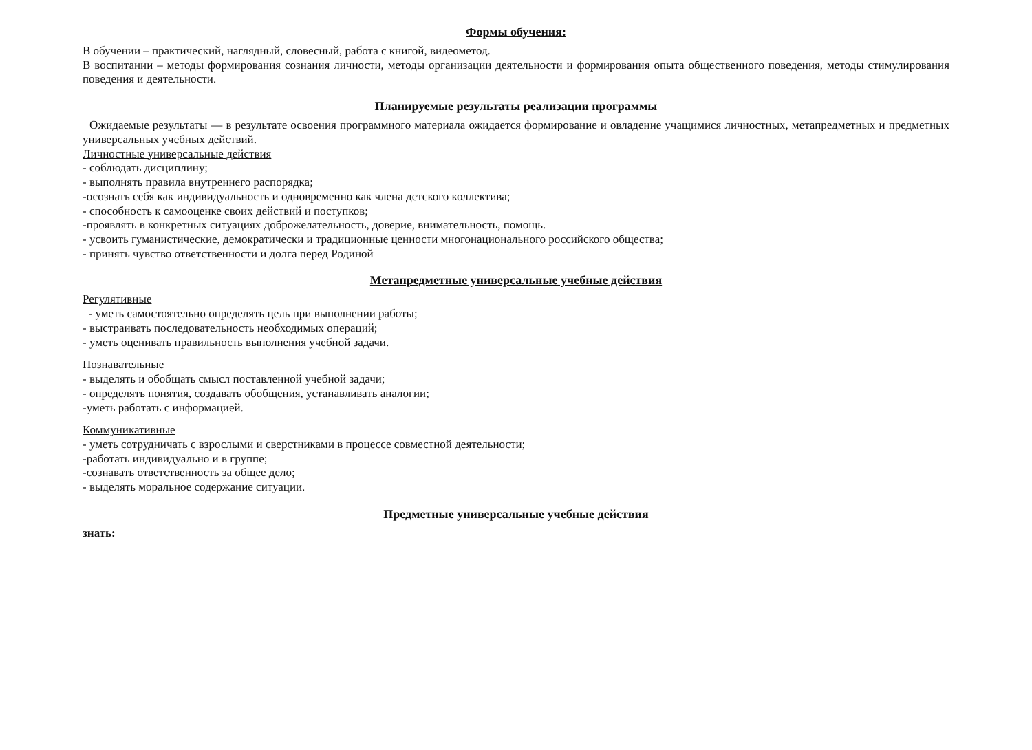Формы обучения:
В обучении – практический, наглядный, словесный, работа с книгой, видеометод.
В воспитании – методы формирования сознания личности, методы организации деятельности и формирования опыта общественного поведения, методы стимулирования поведения и деятельности.
Планируемые результаты реализации программы
Ожидаемые результаты — в результате освоения программного материала ожидается формирование и овладение учащимися личностных, метапредметных и предметных универсальных учебных действий.
Личностные универсальные действия
- соблюдать дисциплину;
- выполнять правила внутреннего распорядка;
-осознать себя как индивидуальность и одновременно как члена детского коллектива;
- способность к самооценке своих действий и поступков;
-проявлять в конкретных ситуациях доброжелательность, доверие, внимательность, помощь.
- усвоить гуманистические, демократически и традиционные ценности многонационального российского общества;
- принять чувство ответственности и долга перед Родиной
Метапредметные универсальные учебные действия
Регулятивные
- уметь самостоятельно определять цель при выполнении работы;
- выстраивать последовательность необходимых операций;
- уметь оценивать правильность выполнения учебной задачи.
Познавательные
- выделять и обобщать смысл поставленной учебной задачи;
- определять понятия, создавать обобщения, устанавливать аналогии;
-уметь работать с информацией.
Коммуникативные
- уметь сотрудничать с взрослыми и сверстниками в процессе совместной деятельности;
-работать индивидуально и в группе;
-сознавать ответственность за общее дело;
- выделять моральное содержание ситуации.
Предметные универсальные учебные действия
знать: